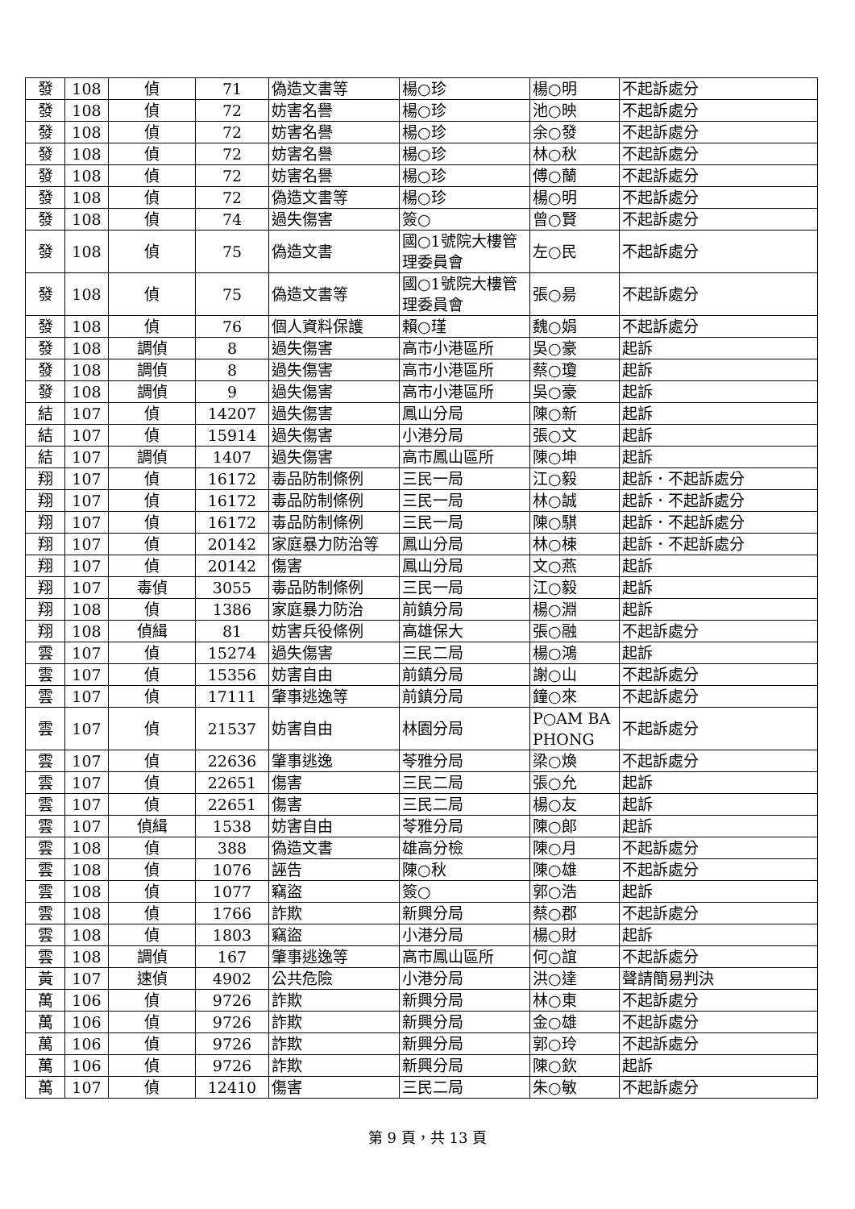| 發 | 108 | 偵 | 71 | 偽造文書等 | 楊○珍 | 楊○明 | 不起訴處分 |
| 發 | 108 | 偵 | 72 | 妨害名譽 | 楊○珍 | 池○映 | 不起訴處分 |
| 發 | 108 | 偵 | 72 | 妨害名譽 | 楊○珍 | 余○發 | 不起訴處分 |
| 發 | 108 | 偵 | 72 | 妨害名譽 | 楊○珍 | 林○秋 | 不起訴處分 |
| 發 | 108 | 偵 | 72 | 妨害名譽 | 楊○珍 | 傅○蘭 | 不起訴處分 |
| 發 | 108 | 偵 | 72 | 偽造文書等 | 楊○珍 | 楊○明 | 不起訴處分 |
| 發 | 108 | 偵 | 74 | 過失傷害 | 簽○ | 曾○賢 | 不起訴處分 |
| 發 | 108 | 偵 | 75 | 偽造文書 | 國○1號院大樓管理委員會 | 左○民 | 不起訴處分 |
| 發 | 108 | 偵 | 75 | 偽造文書等 | 國○1號院大樓管理委員會 | 張○昜 | 不起訴處分 |
| 發 | 108 | 偵 | 76 | 個人資料保護 | 賴○瑾 | 魏○娟 | 不起訴處分 |
| 發 | 108 | 調偵 | 8 | 過失傷害 | 高市小港區所 | 吳○豪 | 起訴 |
| 發 | 108 | 調偵 | 8 | 過失傷害 | 高市小港區所 | 蔡○瓊 | 起訴 |
| 發 | 108 | 調偵 | 9 | 過失傷害 | 高市小港區所 | 吳○豪 | 起訴 |
| 結 | 107 | 偵 | 14207 | 過失傷害 | 鳳山分局 | 陳○新 | 起訴 |
| 結 | 107 | 偵 | 15914 | 過失傷害 | 小港分局 | 張○文 | 起訴 |
| 結 | 107 | 調偵 | 1407 | 過失傷害 | 高市鳳山區所 | 陳○坤 | 起訴 |
| 翔 | 107 | 偵 | 16172 | 毒品防制條例 | 三民一局 | 江○毅 | 起訴．不起訴處分 |
| 翔 | 107 | 偵 | 16172 | 毒品防制條例 | 三民一局 | 林○誠 | 起訴．不起訴處分 |
| 翔 | 107 | 偵 | 16172 | 毒品防制條例 | 三民一局 | 陳○騏 | 起訴．不起訴處分 |
| 翔 | 107 | 偵 | 20142 | 家庭暴力防治等 | 鳳山分局 | 林○棟 | 起訴．不起訴處分 |
| 翔 | 107 | 偵 | 20142 | 傷害 | 鳳山分局 | 文○燕 | 起訴 |
| 翔 | 107 | 毒偵 | 3055 | 毒品防制條例 | 三民一局 | 江○毅 | 起訴 |
| 翔 | 108 | 偵 | 1386 | 家庭暴力防治 | 前鎮分局 | 楊○淵 | 起訴 |
| 翔 | 108 | 偵緝 | 81 | 妨害兵役條例 | 高雄保大 | 張○融 | 不起訴處分 |
| 雲 | 107 | 偵 | 15274 | 過失傷害 | 三民二局 | 楊○鴻 | 起訴 |
| 雲 | 107 | 偵 | 15356 | 妨害自由 | 前鎮分局 | 謝○山 | 不起訴處分 |
| 雲 | 107 | 偵 | 17111 | 肇事逃逸等 | 前鎮分局 | 鐘○來 | 不起訴處分 |
| 雲 | 107 | 偵 | 21537 | 妨害自由 | 林園分局 | P○AM BA PHONG | 不起訴處分 |
| 雲 | 107 | 偵 | 22636 | 肇事逃逸 | 苓雅分局 | 梁○煥 | 不起訴處分 |
| 雲 | 107 | 偵 | 22651 | 傷害 | 三民二局 | 張○允 | 起訴 |
| 雲 | 107 | 偵 | 22651 | 傷害 | 三民二局 | 楊○友 | 起訴 |
| 雲 | 107 | 偵緝 | 1538 | 妨害自由 | 苓雅分局 | 陳○郎 | 起訴 |
| 雲 | 108 | 偵 | 388 | 偽造文書 | 雄高分檢 | 陳○月 | 不起訴處分 |
| 雲 | 108 | 偵 | 1076 | 誣告 | 陳○秋 | 陳○雄 | 不起訴處分 |
| 雲 | 108 | 偵 | 1077 | 竊盜 | 簽○ | 郭○浩 | 起訴 |
| 雲 | 108 | 偵 | 1766 | 詐欺 | 新興分局 | 蔡○郡 | 不起訴處分 |
| 雲 | 108 | 偵 | 1803 | 竊盜 | 小港分局 | 楊○財 | 起訴 |
| 雲 | 108 | 調偵 | 167 | 肇事逃逸等 | 高市鳳山區所 | 何○誼 | 不起訴處分 |
| 黃 | 107 | 速偵 | 4902 | 公共危險 | 小港分局 | 洪○達 | 聲請簡易判決 |
| 萬 | 106 | 偵 | 9726 | 詐欺 | 新興分局 | 林○東 | 不起訴處分 |
| 萬 | 106 | 偵 | 9726 | 詐欺 | 新興分局 | 金○雄 | 不起訴處分 |
| 萬 | 106 | 偵 | 9726 | 詐欺 | 新興分局 | 郭○玲 | 不起訴處分 |
| 萬 | 106 | 偵 | 9726 | 詐欺 | 新興分局 | 陳○欽 | 起訴 |
| 萬 | 107 | 偵 | 12410 | 傷害 | 三民二局 | 朱○敏 | 不起訴處分 |
第 9 頁，共 13 頁